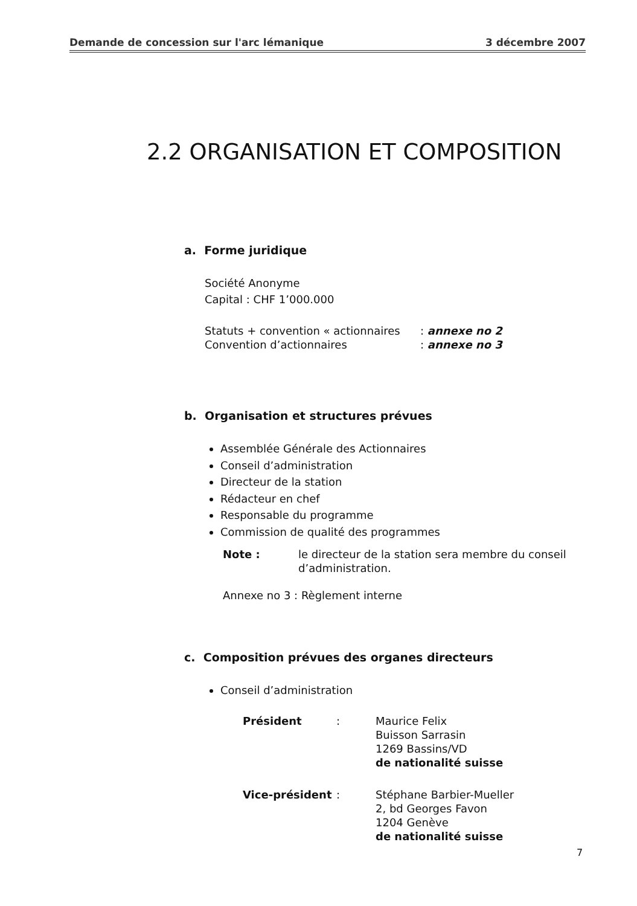Demande de concession sur l'arc lémanique 3 décembre 2007
2.2 ORGANISATION ET COMPOSITION
a. Forme juridique
Société Anonyme
Capital : CHF 1’000.000
| Statuts + convention « actionnaires | : annexe no 2 |
| Convention d’actionnaires | : annexe no 3 |
b. Organisation et structures prévues
Assemblée Générale des Actionnaires
Conseil d’administration
Directeur de la station
Rédacteur en chef
Responsable du programme
Commission de qualité des programmes
| Note : | le directeur de la station sera membre du conseil d’administration. |
Annexe no 3 : Règlement interne
c. Composition prévues des organes directeurs
Conseil d’administration
| Président | : | Maurice Felix Buisson Sarrasin 1269 Bassins/VD de nationalité suisse |
| Vice-président | : | Stéphane Barbier-Mueller 2, bd Georges Favon 1204 Genève de nationalité suisse |
7